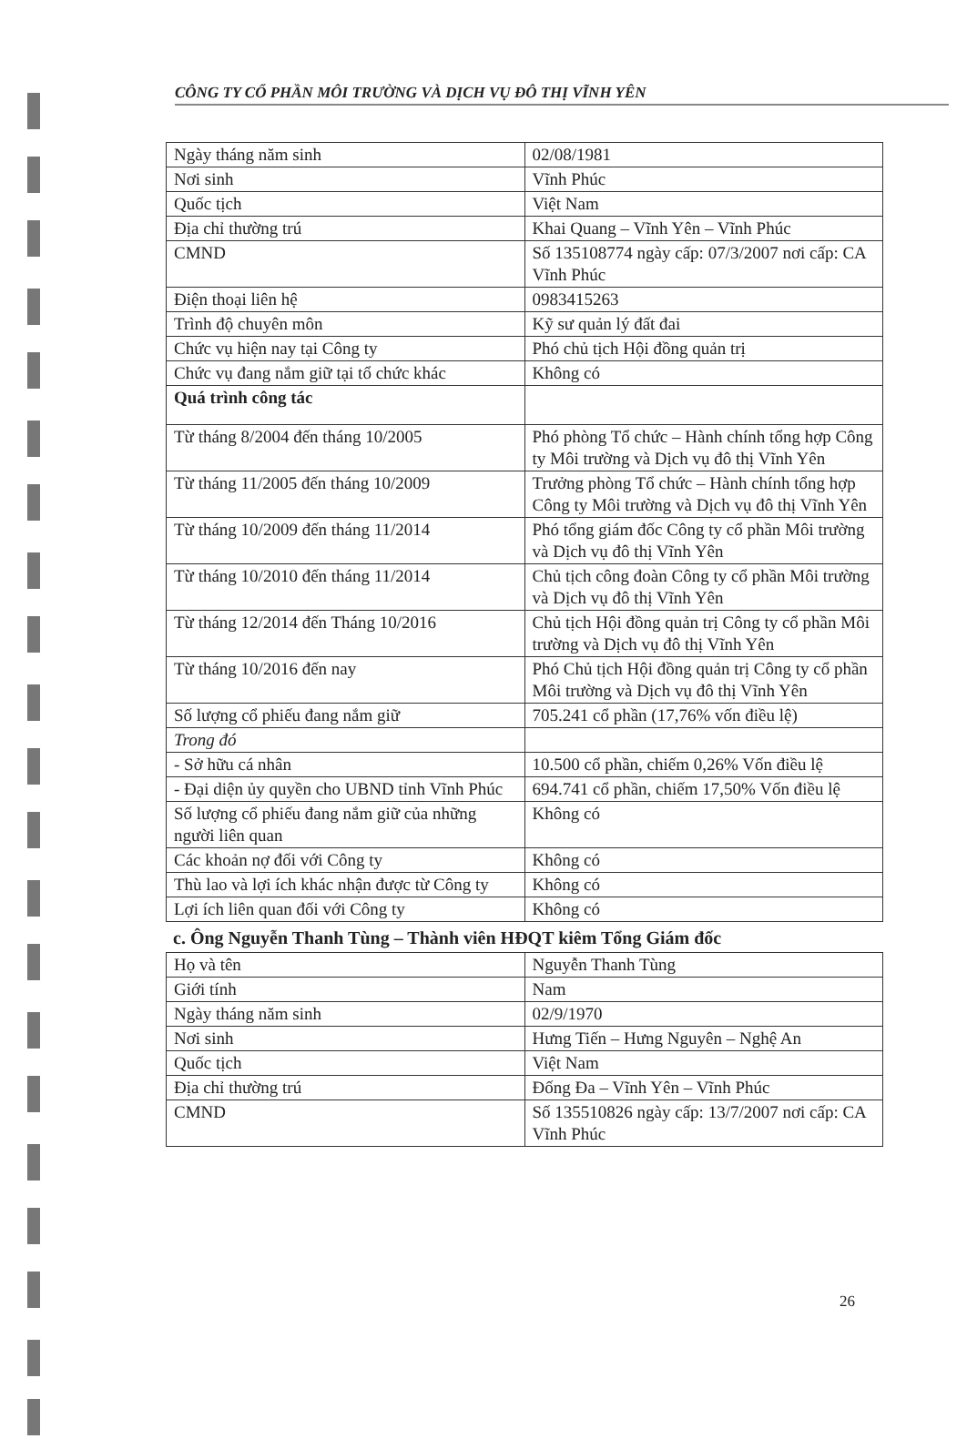CÔNG TY CỔ PHẦN MÔI TRƯỜNG VÀ DỊCH VỤ ĐÔ THỊ VĨNH YÊN
| Ngày tháng năm sinh | 02/08/1981 |
| Nơi sinh | Vĩnh Phúc |
| Quốc tịch | Việt Nam |
| Địa chỉ thường trú | Khai Quang – Vĩnh Yên – Vĩnh Phúc |
| CMND | Số 135108774 ngày cấp: 07/3/2007 nơi cấp: CA Vĩnh Phúc |
| Điện thoại liên hệ | 0983415263 |
| Trình độ chuyên môn | Kỹ sư quản lý đất đai |
| Chức vụ hiện nay tại Công ty | Phó chủ tịch Hội đồng quản trị |
| Chức vụ đang nắm giữ tại tổ chức khác | Không có |
| Quá trình công tác | |
| Từ tháng 8/2004 đến tháng 10/2005 | Phó phòng Tổ chức – Hành chính tổng hợp Công ty Môi trường và Dịch vụ đô thị Vĩnh Yên |
| Từ tháng 11/2005 đến tháng 10/2009 | Trưởng phòng Tổ chức – Hành chính tổng hợp Công ty Môi trường và Dịch vụ đô thị Vĩnh Yên |
| Từ tháng 10/2009 đến tháng 11/2014 | Phó tổng giám đốc Công ty cổ phần Môi trường và Dịch vụ đô thị Vĩnh Yên |
| Từ tháng 10/2010 đến tháng 11/2014 | Chủ tịch công đoàn Công ty cổ phần Môi trường và Dịch vụ đô thị Vĩnh Yên |
| Từ tháng 12/2014 đến Tháng 10/2016 | Chủ tịch Hội đồng quản trị Công ty cổ phần Môi trường và Dịch vụ đô thị Vĩnh Yên |
| Từ tháng 10/2016 đến nay | Phó Chủ tịch Hội đồng quản trị Công ty cổ phần Môi trường và Dịch vụ đô thị Vĩnh Yên |
| Số lượng cổ phiếu đang nắm giữ | 705.241 cổ phần (17,76% vốn điều lệ) |
| Trong đó | |
| - Sở hữu cá nhân | 10.500 cổ phần, chiếm 0,26% Vốn điều lệ |
| - Đại diện ủy quyền cho UBND tỉnh Vĩnh Phúc | 694.741 cổ phần, chiếm 17,50% Vốn điều lệ |
| Số lượng cổ phiếu đang nắm giữ của những người liên quan | Không có |
| Các khoản nợ đối với Công ty | Không có |
| Thù lao và lợi ích khác nhận được từ Công ty | Không có |
| Lợi ích liên quan đối với Công ty | Không có |
c. Ông Nguyễn Thanh Tùng – Thành viên HĐQT kiêm Tổng Giám đốc
| Họ và tên | Nguyễn Thanh Tùng |
| Giới tính | Nam |
| Ngày tháng năm sinh | 02/9/1970 |
| Nơi sinh | Hưng Tiến – Hưng Nguyên – Nghệ An |
| Quốc tịch | Việt Nam |
| Địa chỉ thường trú | Đống Đa – Vĩnh Yên – Vĩnh Phúc |
| CMND | Số 135510826 ngày cấp: 13/7/2007 nơi cấp: CA Vĩnh Phúc |
26